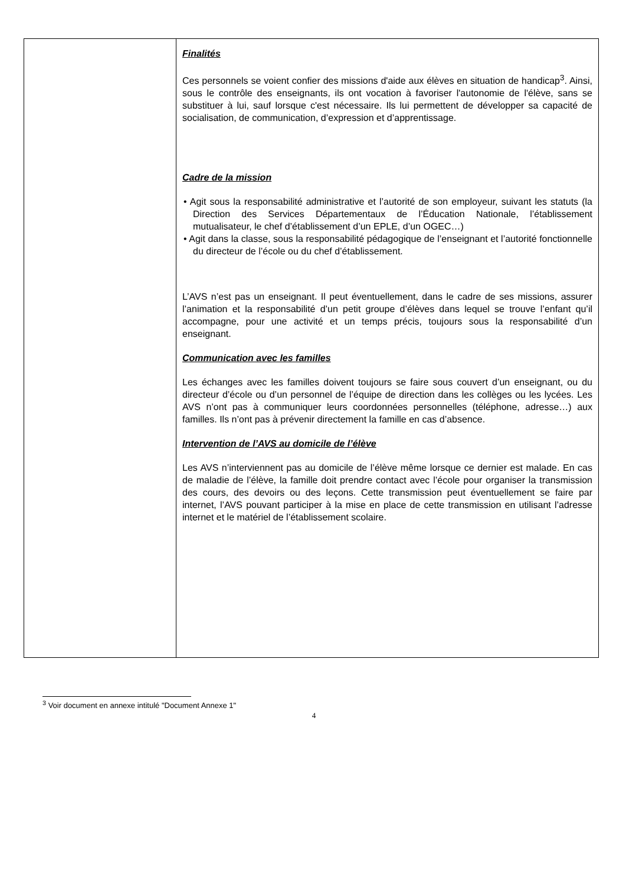| | Finalités Ces personnels se voient confier des missions d'aide aux élèves en situation de handicap<sup>3</sup>. Ainsi, sous le contrôle des enseignants, ils ont vocation à favoriser l'autonomie de l'élève, sans se substituer à lui, sauf lorsque c'est nécessaire. Ils lui permettent de développer sa capacité de socialisation, de communication, d’expression et d’apprentissage. Cadre de la mission • Agit sous la responsabilité administrative et l’autorité de son employeur, suivant les statuts (la Direction des Services Départementaux de l’Éducation Nationale, l’établissement mutualisateur, le chef d’établissement d’un EPLE, d’un OGEC…) • Agit dans la classe, sous la responsabilité pédagogique de l’enseignant et l’autorité fonctionnelle du directeur de l’école ou du chef d’établissement. L’AVS n’est pas un enseignant. Il peut éventuellement, dans le cadre de ses missions, assurer l’animation et la responsabilité d’un petit groupe d’élèves dans lequel se trouve l’enfant qu’il accompagne, pour une activité et un temps précis, toujours sous la responsabilité d’un enseignant. Communication avec les familles Les échanges avec les familles doivent toujours se faire sous couvert d’un enseignant, ou du directeur d’école ou d’un personnel de l’équipe de direction dans les collèges ou les lycées. Les AVS n’ont pas à communiquer leurs coordonnées personnelles (téléphone, adresse…) aux familles. Ils n’ont pas à prévenir directement la famille en cas d’absence. Intervention de l’AVS au domicile de l’élève Les AVS n’interviennent pas au domicile de l’élève même lorsque ce dernier est malade. En cas de maladie de l’élève, la famille doit prendre contact avec l’école pour organiser la transmission des cours, des devoirs ou des leçons. Cette transmission peut éventuellement se faire par internet, l’AVS pouvant participer à la mise en place de cette transmission en utilisant l’adresse internet et le matériel de l’établissement scolaire. |
<sup>3</sup> Voir document en annexe intitulé "Document Annexe 1"
4